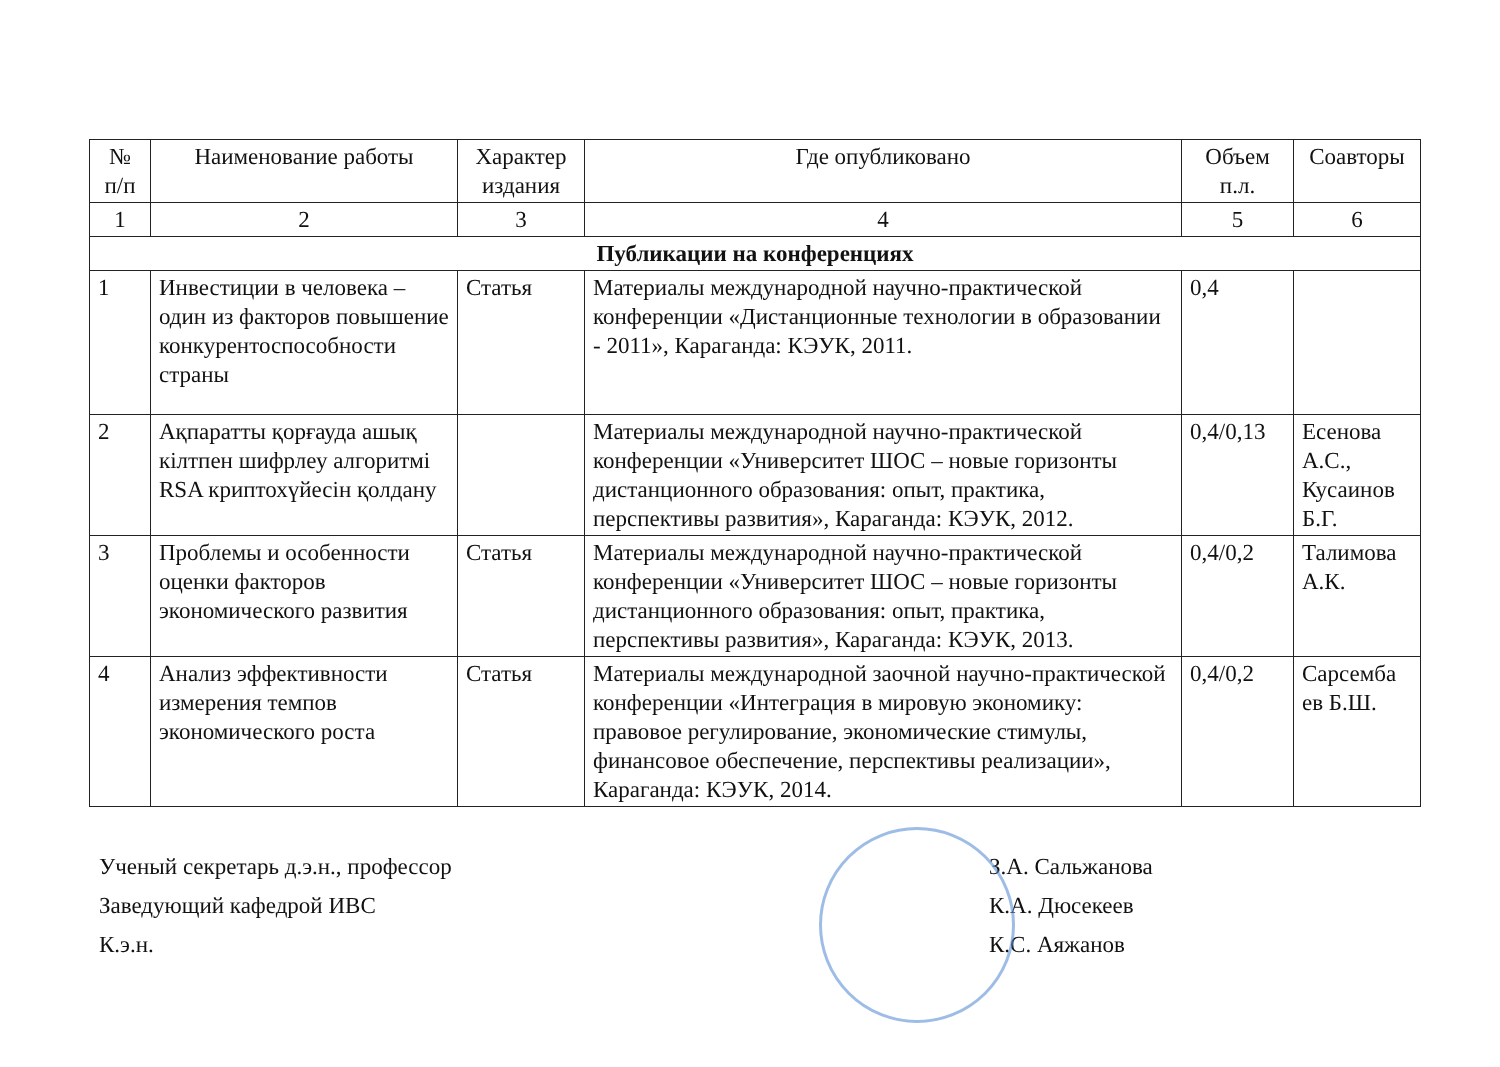| № п/п | Наименование работы | Характер издания | Где опубликовано | Объем п.л. | Соавторы |
| --- | --- | --- | --- | --- | --- |
| 1 | 2 | 3 | 4 | 5 | 6 |
| Публикации на конференциях | | | | | |
| 1 | Инвестиции в человека – один из факторов повышение конкурентоспособности страны | Статья | Материалы международной научно-практической конференции «Дистанционные технологии в образовании - 2011», Караганда: КЭУК, 2011. | 0,4 | |
| 2 | Ақпаратты қорғауда ашық кілтпен шифрлеу алгоритмі RSA криптохүйесін қолдану | | Материалы международной научно-практической конференции «Университет ШОС – новые горизонты дистанционного образования: опыт, практика, перспективы развития», Караганда: КЭУК, 2012. | 0,4/0,13 | Есенова А.С., Кусаинов Б.Г. |
| 3 | Проблемы и особенности оценки факторов экономического развития | Статья | Материалы международной научно-практической конференции «Университет ШОС – новые горизонты дистанционного образования: опыт, практика, перспективы развития», Караганда: КЭУК, 2013. | 0,4/0,2 | Талимова А.К. |
| 4 | Анализ эффективности измерения темпов экономического роста | Статья | Материалы международной заочной научно-практической конференции «Интеграция в мировую экономику: правовое регулирование, экономические стимулы, финансовое обеспечение, перспективы реализации», Караганда: КЭУК, 2014. | 0,4/0,2 | Сарсемба ев Б.Ш. |
Ученый секретарь д.э.н., профессор
Заведующий кафедрой ИВС
К.э.н.
З.А. Сальжанова
К.А. Дюсекеев
К.С. Аяжанов